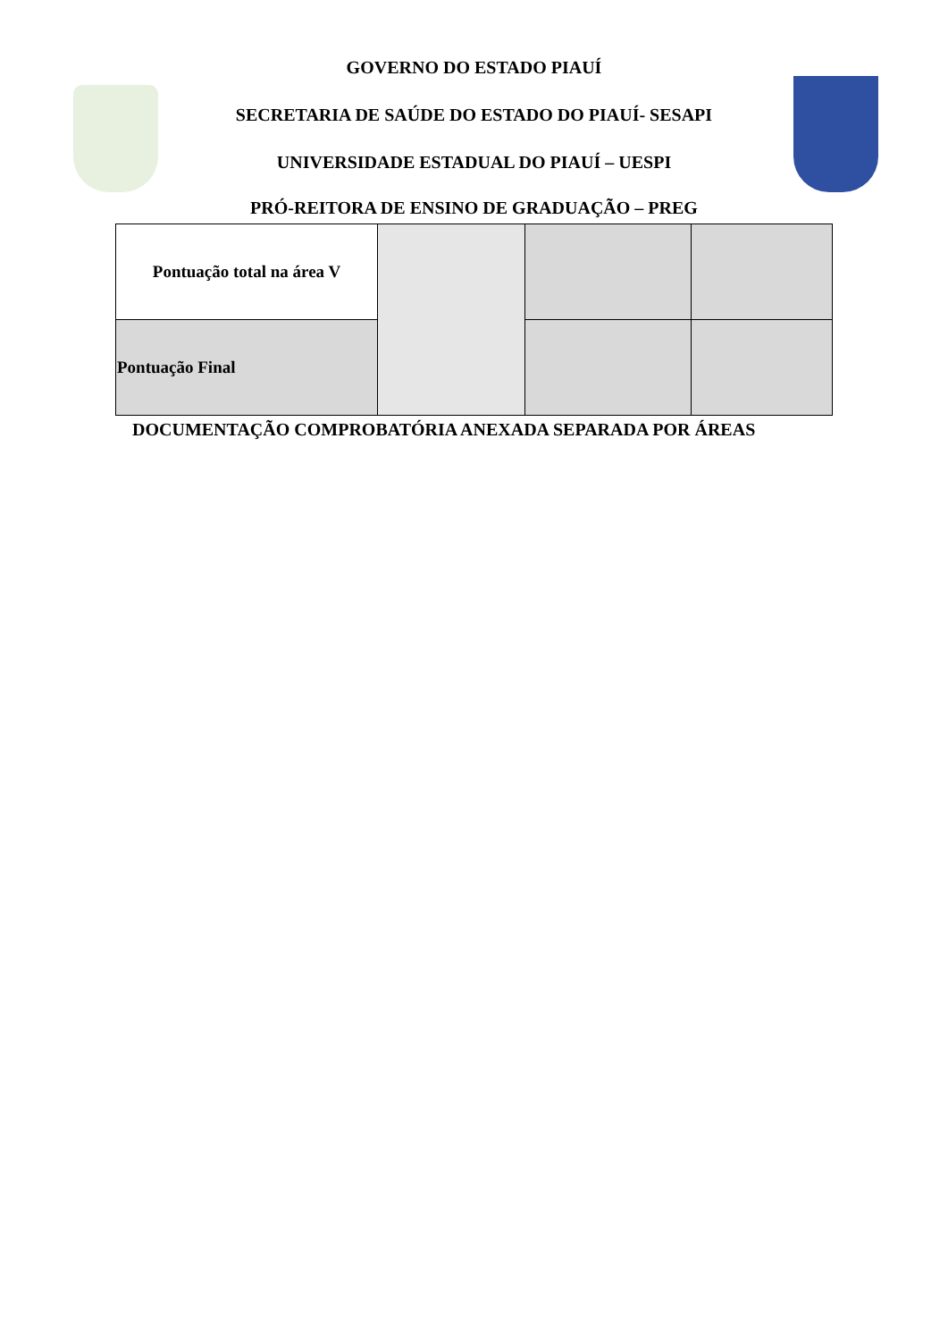GOVERNO DO ESTADO PIAUÍ
SECRETARIA DE SAÚDE DO ESTADO DO PIAUÍ- SESAPI
UNIVERSIDADE ESTADUAL DO PIAUÍ – UESPI
PRÓ-REITORA DE ENSINO DE GRADUAÇÃO – PREG
| Pontuação total na área V | | | |
| Pontuação Final | | | |
DOCUMENTAÇÃO COMPROBATÓRIA ANEXADA SEPARADA POR ÁREAS